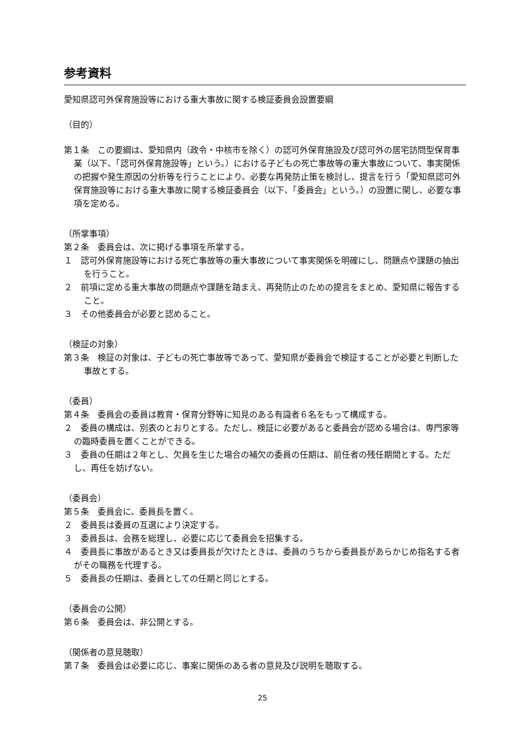参考資料
愛知県認可外保育施設等における重大事故に関する検証委員会設置要綱
（目的）
第１条　この要綱は、愛知県内（政令・中核市を除く）の認可外保育施設及び認可外の居宅訪問型保育事業（以下、「認可外保育施設等」という。）における子どもの死亡事故等の重大事故について、事実関係の把握や発生原因の分析等を行うことにより、必要な再発防止策を検討し、提言を行う「愛知県認可外保育施設等における重大事故に関する検証委員会（以下、「委員会」という。）の設置に関し、必要な事項を定める。
（所掌事項）
第２条　委員会は、次に掲げる事項を所掌する。
１　認可外保育施設等における死亡事故等の重大事故について事実関係を明確にし、問題点や課題の抽出を行うこと。
２　前項に定める重大事故の問題点や課題を踏まえ、再発防止のための提言をまとめ、愛知県に報告すること。
３　その他委員会が必要と認めること。
（検証の対象）
第３条　検証の対象は、子どもの死亡事故等であって、愛知県が委員会で検証することが必要と判断した事故とする。
（委員）
第４条　委員会の委員は教育・保育分野等に知見のある有識者６名をもって構成する。
２　委員の構成は、別表のとおりとする。ただし、検証に必要があると委員会が認める場合は、専門家等の臨時委員を置くことができる。
３　委員の任期は２年とし、欠員を生じた場合の補欠の委員の任期は、前任者の残任期間とする。ただし、再任を妨げない。
（委員会）
第５条　委員会に、委員長を置く。
２　委員長は委員の互選により決定する。
３　委員長は、会務を総理し、必要に応じて委員会を招集する。
４　委員長に事故があるとき又は委員長が欠けたときは、委員のうちから委員長があらかじめ指名する者がその職務を代理する。
５　委員長の任期は、委員としての任期と同じとする。
（委員会の公開）
第６条　委員会は、非公開とする。
（関係者の意見聴取）
第７条　委員会は必要に応じ、事案に関係のある者の意見及び説明を聴取する。
25